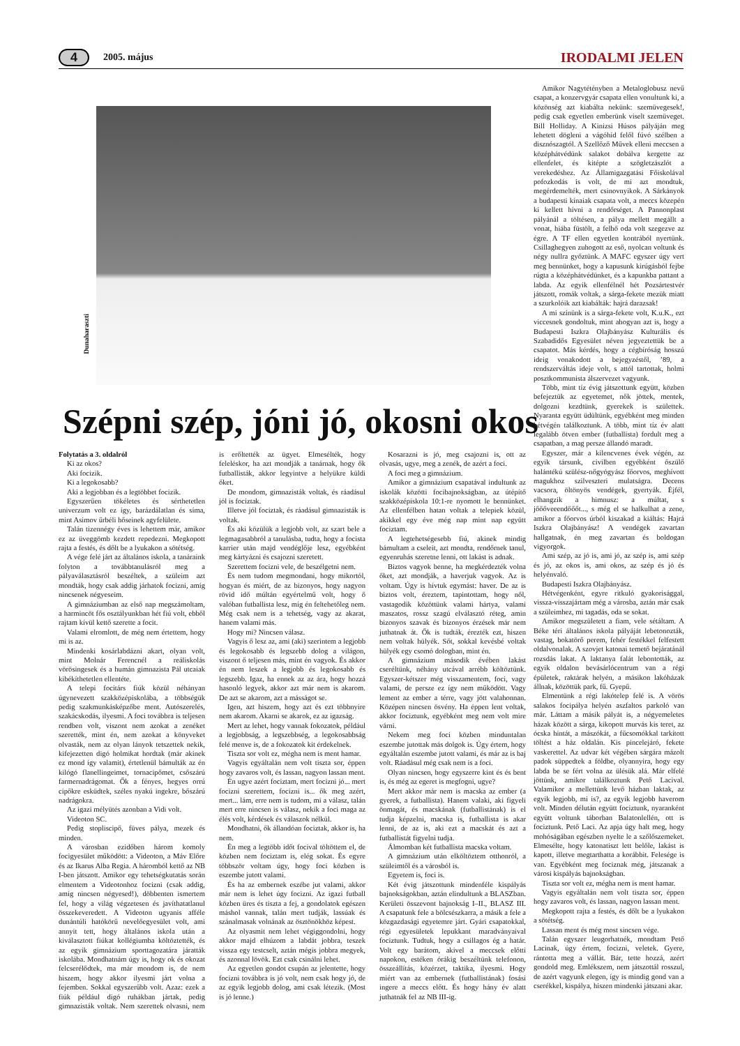4 2005. május IRODALMI JELEN
Dunaharaszti
Szépni szép, jóni jó, okosni okos
Folytatás a 3. oldalról
Ki az okos?
Aki focizik.
Ki a legokosabb?
Aki a legjobban és a legtöbbet focizik.
Egyszerűen tökéletes és sérthetetlen univerzum volt ez így, barázdálatlan és síma, mint Asimov űrbéli hőseinek agyfelülete.
Talán tizennégy éves is lehettem már, amikor ez az üveggömb kezdett repedezni. Megkopott rajta a festés, és dőlt be a lyukakon a sötétség.
A vége felé járt az általános iskola, a tanáraink folyton a továbbtanulásról meg a pályaválasztásról beszéltek, a szüleim azt mondták, hogy csak addig járhatok focizni, amíg nincsenek négyeseim.
A gimnáziumban az első nap megszámoltam, a harmincöt fős osztályunkban hét fiú volt, ebből rajtam kívül kettő szerette a focit.
Valami elromlott, de még nem értettem, hogy mi is az.
Mindenki kosárlabdázni akart, olyan volt, mint Molnár Ferencnél a reáliskolás vörösingesek és a humán gimnazista Pál utcaiak kibékíthetetlen ellentéte.
A telepi focitárs fiúk közül néhányan úgynevezett szakközépiskolába, a többségük pedig szakmunkásképzőbe ment. Autószerelés, szakácskodás, ilyesmi. A foci továbbra is teljesen rendben volt, viszont nem azokat a zenéket szerették, mint én, nem azokat a könyveket olvasták, nem az olyan lányok tetszettek nekik, kifejezetten digó holmikat hordtak (már akinek ez mond így valamit), értetlenül bámulták az én kilógó flanellingeimet, tornacipőmet, csőszárú farmernadrágomat. Ők a fényes, hegyes orrú cipőkre esküdtek, széles nyakú ingekre, bőszárú nadrágokra.
Az igazi mélyütés azonban a Vidi volt.
Videoton SC.
Pedig stopliscipő, füves pálya, mezek és minden.
A városban ezidőben három komoly focigyesület működött: a Videoton, a Máv Előre és az Ikarus Alba Regia. A háromból kettő az NB I-ben játszott. Amikor egy tehetségkutatás során elmentem a Videotonhoz focizni (csak addig, amíg nincsen négyesed!), döbbenten ismertem fel, hogy a világ végzetesen és javíthatatlanul összekeveredett. A Videoton ugyanis afféle dunántúli hatókörű nevelőegyesület volt, ami annyit tett, hogy általános iskola után a kiválasztott fiúkat kollégiumba költöztették, és az egyik gimnázium sporttagozatára járatták iskolába. Mondhatnám úgy is, hogy ok és okozat felcserélődtek, ma már mondom is, de nem hiszem, hogy akkor ilyesmi járt volna a fejemben. Sokkal egyszerűbb volt. Azaz: ezek a fiúk például digó ruhákban jártak, pedig gimnazisták voltak. Nem szerettek olvasni, nem is erőltették az ügyet. Elmesélték, hogy feleléskor, ha azt mondják a tanárnak, hogy ők futballisták, akkor legyintve a helyükre küldi őket.
De mondom, gimnazisták voltak, és ráadásul jól is fociztak.
Illetve jól fociztak, és ráadásul gimnazisták is voltak.
És aki közülük a legjobb volt, az szart bele a legmagasabbról a tanulásba, tudta, hogy a focista karrier után majd vendéglője lesz, egyébként meg kártyázni és csajozni szeretett.
Szerettem focizni vele, de beszélgetni nem.
És nem tudom megmondani, hogy mikortól, hogyan és miért, de az bizonyos, hogy nagyon rövid idő múltán egyértelmű volt, hogy ő valóban futballista lesz, míg én feltehetőleg nem. Még csak nem is a tehetség, vagy az akarat, hanem valami más.
Hogy mi? Nincsen válasz.
Vagyis ő lesz az, ami (aki) szerintem a legjobb és legokosabb és legszebb dolog a világon, viszont ő teljesen más, mint én vagyok. És akkor én nem leszek a legjobb és legokosabb és legszebb. Igaz, ha ennek az az ára, hogy hozzá hasonló legyek, akkor azt már nem is akarom. De azt se akarom, azt a másságot se.
Igen, azt hiszem, hogy azt és ezt többnyire nem akarom. Akarni se akarok, ez az igazság.
Mert az lehet, hogy vannak fokozatok, például a legjobbság, a legszebbség, a legokosabbság felé menve is, de a fokozatok kit érdekelnek.
Tiszta sor volt ez, mégha nem is ment hamar.
Vagyis egyáltalán nem volt tiszta sor, éppen hogy zavaros volt, és lassan, nagyon lassan ment.
Én ugye azért fociztam, mert focizni jó... mert focizni szerettem, focizni is... ők meg azért, mert... lám, erre nem is tudom, mi a válasz, talán mert erre nincsen is válasz, nekik a foci maga az élés volt, kérdések és válaszok nélkül.
Mondhatni, ők állandóan fociztak, akkor is, ha nem.
Én meg a legtöbb időt focival töltöttem el, de közben nem fociztam is, elég sokat. És egyre többször voltam úgy, hogy foci közben is eszembe jutott valami.
És ha az embernek eszébe jut valami, akkor már nem is lehet úgy focizni. Az igazi futball közben üres és tiszta a fej, a gondolatok egészen máshol vannak, talán mert tudják, lassúak és szánalmasak volnának az ösztönökhöz képest.
Az olyasmit nem lehet végiggondolni, hogy akkor majd elhúzom a labdát jobbra, teszek vissza egy testcselt, aztán mégis jobbra megyek, és azonnal lövök. Ezt csak csinálni lehet.
Az egyetlen gondot csupán az jelentette, hogy focizni továbbra is jó volt, nem csak hogy jó, de az egyik legjobb dolog, ami csak létezik. (Most is jó lenne.)
Kosarazni is jó, meg csajozni is, ott az olvasás, ugye, meg a zenék, de azért a foci.
A foci meg a gimnázium.
Amikor a gimnázium csapatával indultunk az iskolák közötti focibajnokságban, az útépítő szakközépiskola 10:1-re nyomott le bennünket. Az ellenfélben hatan voltak a telepiek közül, akikkel egy éve még nap mint nap együtt fociztam.
A legtehetségesebb fiú, akinek mindig bámultam a cseleit, azt mondta, rendőrnek tanul, egyenruhás szeretne lenni, ott lakást is adnak.
Biztos vagyok benne, ha megkérdezték volna őket, azt mondják, a haverjuk vagyok. Az is voltam. Úgy is hívtuk egymást: haver. De az is biztos volt, éreztem, tapintottam, hogy nől, vastagodik közöttünk valami hártya, valami maszatos, rossz szagú elválasztó réteg, amin bizonyos szavak és bizonyos érzések már nem juthatnak át. Ők is tudták, érezték ezt, hiszen nem voltak hülyék. Sőt, sokkal kevésbé voltak hülyék egy csomó dologban, mint én.
A gimnázium második évében lakást cseréltünk, néhány utcával arrébb költöztünk. Egyszer-kétszer még visszamentem, foci, vagy valami, de persze ez így nem működött. Vagy lement az ember a térre, vagy jött valahonnan. Középen nincsen ösvény. Ha éppen lent voltak, akkor fociztunk, egyébként meg nem volt mire várni.
Nekem meg foci közben minduntalan eszembe jutottak más dolgok is. Úgy értem, hogy egyáltalán eszembe jutott valami, és már az is baj volt. Ráadásul még csak nem is a foci.
Olyan nincsen, hogy egyszerre kint és és bent is, és még az egeret is megfogni, ugye?
Mert akkor már nem is macska az ember (a gyerek, a futballista). Hanem valaki, aki figyeli önmagát, és macskának (futballistának) is el tudja képzelni, macska is, futballista is akar lenni, de az is, aki ezt a macskát és azt a futballistát figyelni tudja.
Álmomban két futballista macska voltam.
A gimnázium után elköltöztem otthonról, a szüleimtől és a városból is.
Egyetem is, foci is.
Két évig játszottunk mindenféle kispályás bajnokságokban, aztán elindultunk a BLASZban. Kerületi összevont bajnokság I–II., BLASZ III. A csapatunk fele a bölcsészkarra, a másik a fele a közgazdasági egyetemre járt. Gyári csapatokkal, régi egyesületek lepukkant maradványaival fociztunk. Tudtuk, hogy a csillagos ég a határ. Volt egy barátom, akivel a meccsek előtti napokon, estéken órákig beszéltünk telefonon, összeállítás, közérzet, taktika, ilyesmi. Hogy miért van az embernek (futballistának) fosási ingere a meccs előtt. És hogy hány év alatt juthatnák fel az NB III-ig.
Amikor Nagytétényben a Metaloglobusz nevű csapat, a konzervgyár csapata ellen vonultunk ki, a közönség azt kiabálta nekünk: szemüvegesek!, pedig csak egyetlen emberünk viselt szemüveget. Bill Holliday. A Kinizsi Húsos pályáján meg lehetett dögleni a vágóhíd felől fúvó szélben a disznószagtól. A Szellőző Művek elleni meccsen a középhátvédünk salakot dobálva kergette az ellenfelet, és kitépte a szögletzászlót a verekedéshez. Az Államigazgatási Főiskolával pofozkodás is volt, de mi azt mondtuk, megérdemelték, mert csinovnyikok. A Sárkányok a budapesti kínaiak csapata volt, a meccs közepén ki kellett hívni a rendőrséget. A Pannonplast pályánál a töltésen, a pálya mellett megállt a vonat, hiába füstölt, a felhő oda volt szegezve az égre. A TF ellen egyetlen kontrából nyertünk. Csillaghegyen zuhogott az eső, nyolcan voltunk és négy nullra győztünk. A MAFC egyszer úgy vert meg bennünket, hogy a kapusunk kirúgásból fejbe rúgta a középhátvédünket, és a kapunkba pattant a labda. Az egyik ellenfélnél hét Pozsártestvér játszott, romák voltak, a sárga-fekete mezük miatt a szurkolóik azt kiabálták: hajrá darazsak!
A mi színünk is a sárga-fekete volt, K.u.K., ezt viccesnek gondoltuk, mint ahogyan azt is, hogy a Budapesti Iszkra Olajbányász Kulturális és Szabadidős Egyesület néven jegyeztettük be a csapatot. Más kérdés, hogy a cégbíróság hosszú ideig vonakodott a bejegyzéstől, ’89, a rendszerváltás ideje volt, s attól tartottak, holmi posztkommunista álszervezet vagyunk.
Több, mint tíz évig játszottunk együtt, közben befejeztük az egyetemet, nők jöttek, mentek, dolgozni kezdtünk, gyerekek is születtek. Nyaranta együtt üdültünk, egyébként meg minden hétvégén találkoztunk. A több, mint tíz év alatt legalább ötven ember (futballista) fordult meg a csapatban, a mag persze állandó maradt.
Egyszer, már a kilencvenes évek végén, az egyik társunk, civilben egyébként őszülő halántékú szülész-nőgyógyász főorvos, meghívott magukhoz szilveszteri mulatságra. Decens vacsora, öltönyös vendégek, gyertyák. Éjfél, elhangzik a himnusz: a múltat, s jőőőveeendőőőt..., s még el se halkulhat a zene, amikor a főorvos úrból kiszakad a kiáltás: Hajrá Iszkra Olajbányász! A vendégek zavartan hallgatnak, én meg zavartan és boldogan vigyorgok.
Ami szép, az jó is, ami jó, az szép is, ami szép és jó, az okos is, ami okos, az szép és jó és helyénvaló.
Budapesti Iszkra Olajbányász.
Hétvégenként, egyre ritkuló gyakorisággal, vissza-visszajártam még a városba, aztán már csak a szüleimhez, mi tagadás, oda se sokat.
Amikor megszületett a fiam, vele sétáltam. A Béke téri általános iskola pályáját lebetonozták, vastag, bokatörő perem, fehér festékkel felfestett oldalvonalak. A szovjet katonai temető bejáratánál rozsdás lakat. A laktanya falát lebontották, az egyik oldalon bevásárlócentrum van a régi épületek, raktárak helyén, a másikon lakóházak állnak, közöttük park, fű. Gyepű.
Elmentünk a régi lakótelep felé is. A vörös salakos focipálya helyén aszfaltos parkoló van már. Láttam a másik pályát is, a négyemeletes házak között a sárga, kikopott murvás kis teret, az ócska hintát, a mászókát, a fűcsomókkal tarkított töltést a ház oldalán. Kis pincelejáró, fekete vaskerettel. Az udvar két végében sárgára mázolt padok süppedtek a földbe, olyannyira, hogy egy labda be se fért volna az ülésük alá. Már elfelé jöttünk, amikor találkoztunk Pető Lacival. Valamikor a mellettünk levő házban laktak, az egyik legjobb, mi is?, az egyik legjobb haverom volt. Minden délután együtt fociztunk, nyaranként együtt voltunk táborban Balatonlellén, ott is fociztunk. Pető Laci. Az apja úgy halt meg, hogy mohóságában egészben nyelte le a szőlőszemeket. Elmesélte, hogy katonatiszt lett belőle, lakást is kapott, illetve megtarthatta a korábbit. Felesége is van. Egyébként meg fociznak még, játszanak a városi kispályás bajnokságban.
Tiszta sor volt ez, mégha nem is ment hamar.
Vagyis egyáltalán nem volt tiszta sor, éppen hogy zavaros volt, és lassan, nagyon lassan ment.
Megkopott rajta a festés, és dőlt be a lyukakon a sötétség.
Lassan ment és még most sincsen vége.
Talán egyszer leugorhatnék, mondtam Pető Lacinak, úgy értem, focizni, veletek. Gyere, rántotta meg a vállát. Bár, tette hozzá, azért gondold meg. Emlékszem, nem játszottál rosszul, de azért vagyunk elegen, így is mindig gond van a cserékkel, kispálya, hiszen mindenki játszani akar.